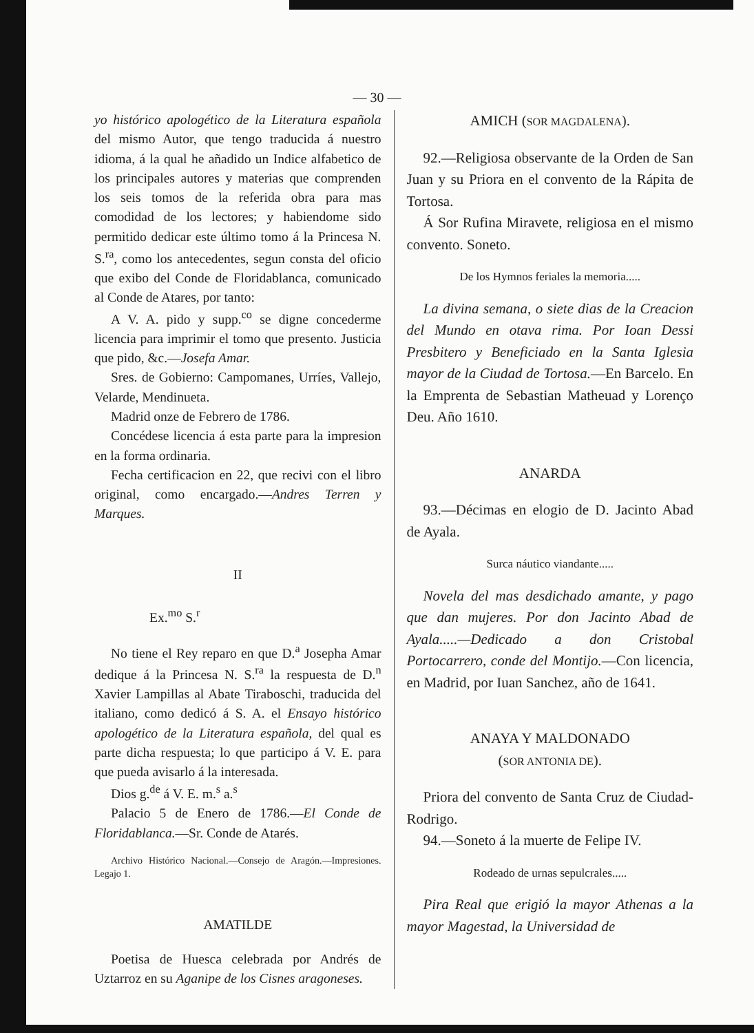— 30 —
yo histórico apologético de la Literatura española del mismo Autor, que tengo traducida á nuestro idioma, á la qual he añadido un Indice alfabetico de los principales autores y materias que comprenden los seis tomos de la referida obra para mas comodidad de los lectores; y habiendome sido permitido dedicar este último tomo á la Princesa N. S.<sup>ra</sup>, como los antecedentes, segun consta del oficio que exibo del Conde de Floridablanca, comunicado al Conde de Atares, por tanto:
A V. A. pido y supp.<sup>co</sup> se digne concederme licencia para imprimir el tomo que presento. Justicia que pido, &c.—Josefa Amar.
Sres. de Gobierno: Campomanes, Urríes, Vallejo, Velarde, Mendinueta.
Madrid onze de Febrero de 1786.
Concédese licencia á esta parte para la impresion en la forma ordinaria.
Fecha certificacion en 22, que recivi con el libro original, como encargado.—Andres Terren y Marques.
II
Ex.<sup>mo</sup> S.<sup>r</sup>
No tiene el Rey reparo en que D.<sup>a</sup> Josepha Amar dedique á la Princesa N. S.<sup>ra</sup> la respuesta de D.<sup>n</sup> Xavier Lampillas al Abate Tiraboschi, traducida del italiano, como dedicó á S. A. el Ensayo histórico apologético de la Literatura española, del qual es parte dicha respuesta; lo que participo á V. E. para que pueda avisarlo á la interesada.
Dios g.<sup>de</sup> á V. E. m.<sup>s</sup> a.<sup>s</sup>
Palacio 5 de Enero de 1786.—El Conde de Floridablanca.—Sr. Conde de Atarés.
Archivo Histórico Nacional.—Consejo de Aragón.—Impresiones. Legajo 1.
AMATILDE
Poetisa de Huesca celebrada por Andrés de Uztarroz en su Aganipe de los Cisnes aragoneses.
AMICH (SOR MAGDALENA).
92.—Religiosa observante de la Orden de San Juan y su Priora en el convento de la Rápita de Tortosa.
Á Sor Rufina Miravete, religiosa en el mismo convento. Soneto.
De los Hymnos feriales la memoria.....
La divina semana, o siete dias de la Creacion del Mundo en otava rima. Por Ioan Dessi Presbitero y Beneficiado en la Santa Iglesia mayor de la Ciudad de Tortosa.—En Barcelo. En la Emprenta de Sebastian Matheuad y Lorenço Deu. Año 1610.
ANARDA
93.—Décimas en elogio de D. Jacinto Abad de Ayala.
Surca náutico viandante.....
Novela del mas desdichado amante, y pago que dan mujeres. Por don Jacinto Abad de Ayala.....—Dedicado a don Cristobal Portocarrero, conde del Montijo.—Con licencia, en Madrid, por Iuan Sanchez, año de 1641.
ANAYA Y MALDONADO
(SOR ANTONIA DE).
Priora del convento de Santa Cruz de Ciudad-Rodrigo.
94.—Soneto á la muerte de Felipe IV.
Rodeado de urnas sepulcrales.....
Pira Real que erigió la mayor Athenas a la mayor Magestad, la Universidad de